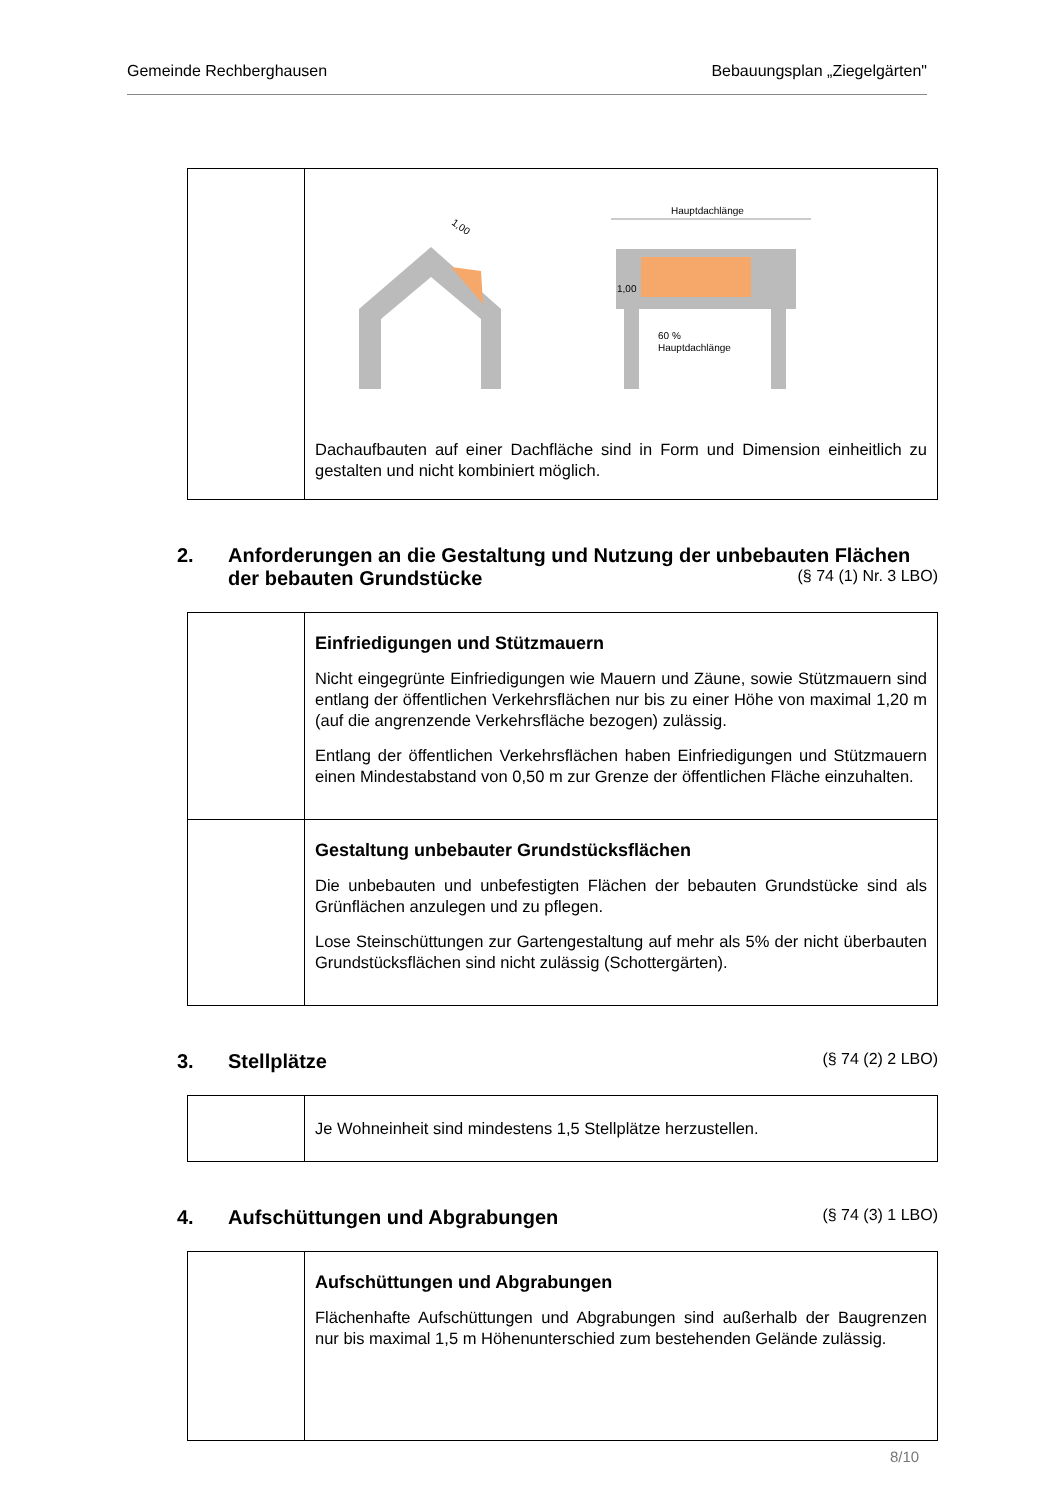Gemeinde Rechberghausen Bebauungsplan „Ziegelgärten"
| | 1,00 Hauptdachlänge 1,00 60 % Hauptdachlänge Dachaufbauten auf einer Dachfläche sind in Form und Dimension einheitlich zu gestalten und nicht kombiniert möglich. |
2. Anforderungen an die Gestaltung und Nutzung der unbebauten Flächen der bebauten Grundstücke (§ 74 (1) Nr. 3 LBO)
| | Einfriedigungen und Stützmauern Nicht eingegrünte Einfriedigungen wie Mauern und Zäune, sowie Stützmauern sind entlang der öffentlichen Verkehrsflächen nur bis zu einer Höhe von maximal 1,20 m (auf die angrenzende Verkehrsfläche bezogen) zulässig. Entlang der öffentlichen Verkehrsflächen haben Einfriedigungen und Stützmauern einen Mindestabstand von 0,50 m zur Grenze der öffentlichen Fläche einzuhalten. |
| | Gestaltung unbebauter Grundstücksflächen Die unbebauten und unbefestigten Flächen der bebauten Grundstücke sind als Grünflächen anzulegen und zu pflegen. Lose Steinschüttungen zur Gartengestaltung auf mehr als 5% der nicht überbauten Grundstücksflächen sind nicht zulässig (Schottergärten). |
3. Stellplätze (§ 74 (2) 2 LBO)
| | Je Wohneinheit sind mindestens 1,5 Stellplätze herzustellen. |
4. Aufschüttungen und Abgrabungen (§ 74 (3) 1 LBO)
| | Aufschüttungen und Abgrabungen Flächenhafte Aufschüttungen und Abgrabungen sind außerhalb der Baugrenzen nur bis maximal 1,5 m Höhenunterschied zum bestehenden Gelände zulässig. |
8/10